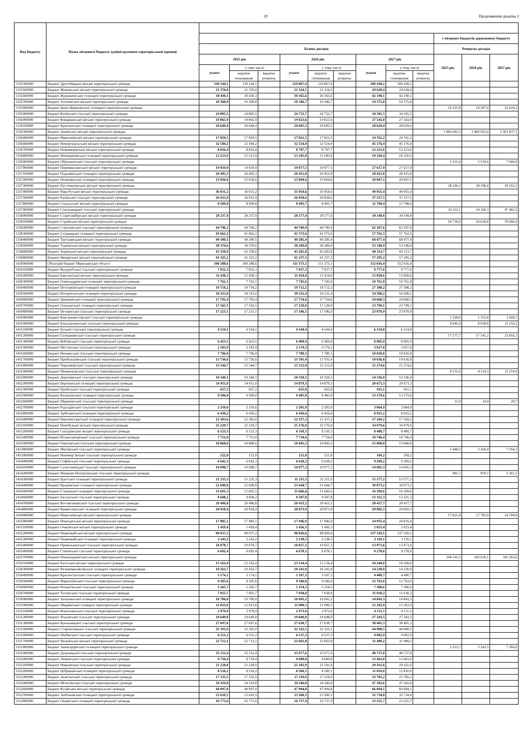20 Продовження додатка 2
| Код бюджету | Назва місцевого бюджету адміністративно-територіальної одиниці | | | | | | | | | | | | |
| --- | --- | --- | --- | --- | --- | --- | --- | --- | --- | --- | --- | --- | --- |
| | | | | | | | | | | | з місцевих бюджетів державному бюджету | | |
| | | Базова дотація | | | | | | | | | Реверсна дотація | | |
| | | 2025 рік | | | 2026 рік | | | 2027 рік | | | 2025 рік | 2026 рік | 2027 рік |
| | | усього | у тому числі: | | усього | у тому числі: | | усього | у тому числі: | | | | |
| | | | видатки споживання | видатки розвитку | | видатки споживання | видатки розвитку | | видатки споживання | видатки розвитку | | | |
| 1355300000 | Бюджет Дрогобицької міської територіальної громади | 130 144,1 | 130 144,1 | | 129 867,4 | 129 867,4 | | 180 438,2 | 180 438,2 | | | | |
| 1355500000 | Бюджет Жовківської міської територіальної громади | 21 370,0 | 21 370,0 | | 21 324,5 | 21 324,5 | | 29 628,4 | 29 628,4 | | | | |
| 1355600000 | Бюджет Журавненської селищної територіальної громади | 30 430,3 | 30 430,3 | | 30 365,6 | 30 365,6 | | 42 190,1 | 42 190,1 | | | | |
| 1355700000 | Бюджет Золочівської міської територіальної громади | 10 368,8 | 10 368,8 | | 10 346,7 | 10 346,7 | | 14 375,8 | 14 375,8 | | | | |
| 1355800000 | Бюджет Івано-Франківської селищної територіальної громади | | | | | | | | | | 16 321,8 | 16 287,0 | 22 629,3 |
| 1355900000 | Бюджет Козівської сільської територіальної громади | 24 805,5 | 24 805,5 | | 24 752,7 | 24 752,7 | | 34 391,5 | 34 391,5 | | | | |
| 1356000000 | Бюджет Комарнівської міської територіальної громади | 19 865,9 | 19 865,9 | | 19 823,6 | 19 823,6 | | 27 543,0 | 27 543,0 | | | | |
| 1356100000 | Бюджет Красненської селищної територіальної громади | 20 649,4 | 20 649,4 | | 20 605,5 | 20 605,5 | | 28 629,4 | 28 629,4 | | | | |
| 1356300000 | Бюджет Львівської міської територіальної громади | | | | | | | | | | 1 804 492,5 | 1 800 655,4 | 2 501 837,1 |
| 1356400000 | Бюджет Миколаївської міської територіальної громади | 17 859,5 | 17 859,5 | | 17 821,5 | 17 821,5 | | 24 761,2 | 24 761,2 | | | | |
| 1356600000 | Бюджет Новороздільської міської територіальної громади | 32 584,2 | 32 584,2 | | 32 514,9 | 32 514,9 | | 45 176,4 | 45 176,4 | | | | |
| 1356700000 | Бюджет Новояворівської міської територіальної громади | 8 816,4 | 8 816,4 | | 8 797,7 | 8 797,7 | | 12 223,6 | 12 223,6 | | | | |
| 1356800000 | Бюджет Новояричівської селищної територіальної громади | 13 213,9 | 13 213,9 | | 13 185,8 | 13 185,8 | | 18 320,4 | 18 320,4 | | | | |
| 1356900000 | Бюджет Оброшинської сільської територіальної громади | | | | | | | | | | 5 531,4 | 5 519,6 | 7 668,9 |
| 1357000000 | Бюджет Перемишлянської міської територіальної громади | 19 919,9 | 19 919,9 | | 19 877,5 | 19 877,5 | | 27 617,9 | 27 617,9 | | | | |
| 1357100000 | Бюджет Підкамінської селищної територіальної громади | 20 495,3 | 20 495,3 | | 20 451,8 | 20 451,8 | | 28 415,8 | 28 415,8 | | | | |
| 1357200000 | Бюджет Поморянської селищної територіальної громади | 15 036,6 | 15 036,6 | | 15 004,6 | 15 004,6 | | 20 847,5 | 20 847,5 | | | | |
| 1357300000 | Бюджет Пустомитівської міської територіальної громади | | | | | | | | | | 28 246,5 | 28 186,4 | 39 162,3 |
| 1357400000 | Бюджет Рава-Руської міської територіальної громади | 36 031,2 | 36 031,2 | | 35 954,6 | 35 954,6 | | 49 955,4 | 49 955,4 | | | | |
| 1357500000 | Бюджет Ралівської сільської територіальної громади | 26 915,9 | 26 915,9 | | 26 858,6 | 26 858,6 | | 37 317,5 | 37 317,5 | | | | |
| 1357800000 | Бюджет Сокальської міської територіальної громади | 8 509,8 | 8 509,8 | | 8 491,7 | 8 491,7 | | 11 798,4 | 11 798,4 | | | | |
| 1357900000 | Бюджет Сокільницької сільської територіальної громади | | | | | | | | | | 34 233,1 | 34 160,3 | 47 462,5 |
| 1358000000 | Бюджет Старосамбірської міської територіальної громади | 28 237,4 | 28 237,4 | | 28 177,4 | 28 177,4 | | 39 149,8 | 39 149,8 | | | | |
| 1358100000 | Бюджет Стрийської міської територіальної громади | | | | | | | | | | 56 739,4 | 56 618,8 | 78 666,4 |
| 1358200000 | Бюджет Стрілківської сільської територіальної громади | 44 796,2 | 44 796,2 | | 44 700,9 | 44 700,9 | | 62 107,6 | 62 107,6 | | | | |
| 1358300000 | Бюджет Східницької селищної територіальної громади | 41 662,2 | 41 662,2 | | 41 573,6 | 41 573,6 | | 57 762,5 | 57 762,5 | | | | |
| 1358400000 | Бюджет Трускавецької міської територіальної громади | 49 390,5 | 49 390,5 | | 49 285,4 | 49 285,4 | | 68 477,4 | 68 477,4 | | | | |
| 1358500000 | Бюджет Турківської міської територіальної громади | 38 370,6 | 38 370,6 | | 38 289,0 | 38 289,0 | | 53 198,9 | 53 198,9 | | | | |
| 1358600000 | Бюджет Хирівської міської територіальної громади | 43 358,0 | 43 358,0 | | 43 265,8 | 43 265,8 | | 60 113,7 | 60 113,7 | | | | |
| 1358800000 | Бюджет Яворівської міської територіальної громади | 41 325,2 | 41 325,2 | | 41 237,3 | 41 237,3 | | 57 295,2 | 57 295,2 | | | | |
| 1410000000 | Обласний бюджет Миколаївської області | 100 288,6 | 100 288,6 | | 111 373,1 | 111 373,1 | | 152 016,4 | 152 016,4 | | | | |
| 1450100000 | Бюджет Куцурубської сільської територіальної громади | 7 052,3 | 7 052,3 | | 7 037,3 | 7 037,3 | | 9 777,6 | 9 777,6 | | | | |
| 1450200000 | Бюджет Баштанської міської територіальної громади | 11 438,3 | 11 438,3 | | 11 414,0 | 11 414,0 | | 15 858,6 | 15 858,6 | | | | |
| 1450300000 | Бюджет Олександрівської селищної територіальної громади | 7 762,1 | 7 762,1 | | 7 745,6 | 7 745,6 | | 10 761,8 | 10 761,8 | | | | |
| 1450400000 | Бюджет Веселинівської селищної територіальної громади | 19 754,2 | 19 754,2 | | 19 712,2 | 19 712,2 | | 27 388,2 | 27 388,2 | | | | |
| 1450500000 | Бюджет Воскресенської селищної територіальної громади | 39 315,0 | 39 315,0 | | 39 231,4 | 39 231,4 | | 54 508,2 | 54 508,2 | | | | |
| 1450600000 | Бюджет Доманівської селищної територіальної громади | 17 792,4 | 17 792,4 | | 17 754,6 | 17 754,6 | | 24 668,3 | 24 668,3 | | | | |
| 1450700000 | Бюджет Ольшанської селищної територіальної громади | 17 165,5 | 17 165,5 | | 17 129,0 | 17 129,0 | | 23 799,1 | 23 799,1 | | | | |
| 1450800000 | Бюджет Веснянської сільської територіальної громади | 17 223,1 | 17 223,1 | | 17 186,5 | 17 186,5 | | 23 878,9 | 23 878,9 | | | | |
| 1450900000 | Бюджет Кам’яномостівської сільської територіальної громади | | | | | | | | | | 1 318,6 | 1 315,8 | 1 828,1 |
| 1451000000 | Бюджет Благодатненської сільської територіальної громади | | | | | | | | | | 8 045,9 | 8 028,8 | 11 155,2 |
| 1451100000 | Бюджет Бузької сільської територіальної громади | 4 554,1 | 4 554,1 | | 4 544,4 | 4 544,4 | | 6 314,0 | 6 314,0 | | | | |
| 1451200000 | Бюджет Галицинівської сільської територіальної громади | | | | | | | | | | 17 177,7 | 17 141,2 | 23 816,1 |
| 1451300000 | Бюджет Коблівської сільської територіальної громади | 6 423,5 | 6 423,5 | | 6 409,9 | 6 409,9 | | 8 905,9 | 8 905,9 | | | | |
| 1451500000 | Бюджет Мостівської сільської територіальної громади | 2 183,9 | 2 183,9 | | 2 179,2 | 2 179,2 | | 3 027,8 | 3 027,8 | | | | |
| 1451600000 | Бюджет Нечаянської сільської територіальної громади | 7 796,9 | 7 796,9 | | 7 780,3 | 7 780,3 | | 10 810,0 | 10 810,0 | | | | |
| 1451700000 | Бюджет Прибужанівської сільської територіальної громади | 13 730,6 | 13 730,6 | | 13 701,4 | 13 701,4 | | 19 036,8 | 19 036,8 | | | | |
| 1451800000 | Бюджет Чорноморської сільської територіальної громади | 15 344,7 | 15 344,7 | | 15 312,0 | 15 312,0 | | 21 274,6 | 21 274,6 | | | | |
| 1451900000 | Бюджет Шевченківської сільської територіальної громади | | | | | | | | | | 8 131,6 | 8 114,3 | 11 274,0 |
| 1452000000 | Бюджет Дорошівської сільської територіальної громади | 10 340,1 | 10 340,1 | | 10 318,1 | 10 318,1 | | 14 336,0 | 14 336,0 | | | | |
| 1452200000 | Бюджет Березанської селищної територіальної громади | 14 911,0 | 14 911,0 | | 14 879,3 | 14 879,3 | | 20 673,3 | 20 673,3 | | | | |
| 1452300000 | Бюджет Прибузької сільської територіальної громади | 657,2 | 657,2 | | 655,8 | 655,8 | | 911,1 | 911,1 | | | | |
| 1452500000 | Бюджет Казанківської селищної територіальної громади | 9 506,0 | 9 506,0 | | 9 485,8 | 9 485,8 | | 13 179,6 | 13 179,6 | | | | |
| 1452600000 | Бюджет Широківської сільської територіальної громади | | | | | | | | | | 15,0 | 14,9 | 20,7 |
| 1452700000 | Бюджет Радсадівської сільської територіальної громади | 2 210,6 | 2 210,6 | | 2 205,9 | 2 205,9 | | 3 064,9 | 3 064,9 | | | | |
| 1452800000 | Бюджет Арбузинської селищної територіальної громади | 6 430,2 | 6 430,2 | | 6 416,6 | 6 416,6 | | 8 915,2 | 8 915,2 | | | | |
| 1453000000 | Бюджет Березнегуватської селищної територіальної громади | 12 383,6 | 12 383,6 | | 12 357,2 | 12 357,2 | | 17 169,2 | 17 169,2 | | | | |
| 1453100000 | Бюджет Новобузької міської територіальної громади | 25 229,7 | 25 229,7 | | 25 176,0 | 25 176,0 | | 34 979,6 | 34 979,6 | | | | |
| 1453200000 | Бюджет Снігурівської міської територіальної громади | 6 123,3 | 6 123,3 | | 6 110,3 | 6 110,3 | | 8 489,7 | 8 489,7 | | | | |
| 1453400000 | Бюджет Вільнозапорізької сільської територіальної громади | 7 751,0 | 7 751,0 | | 7 734,6 | 7 734,6 | | 10 746,4 | 10 746,4 | | | | |
| 1453500000 | Бюджет Горохівської сільської територіальної громади | 10 868,6 | 10 868,6 | | 10 845,5 | 10 845,5 | | 15 068,8 | 15 068,8 | | | | |
| 1453800000 | Бюджет Мигіївської сільської територіальної громади | | | | | | | | | | 5 448,5 | 5 436,9 | 7 554,1 |
| 1453900000 | Бюджет Новомар’ївської сільської територіальної громади | 122,0 | 122,0 | | 121,8 | 121,8 | | 169,2 | 169,2 | | | | |
| 1454000000 | Бюджет Софіївської сільської територіальної громади | 6 642,3 | 6 642,3 | | 6 628,2 | 6 628,2 | | 9 209,2 | 9 209,2 | | | | |
| 1454100000 | Бюджет Сухоєланецької сільської територіальної громади | 10 098,7 | 10 098,7 | | 10 077,2 | 10 077,2 | | 14 001,3 | 14 001,3 | | | | |
| 1454200000 | Бюджет Мішково-Погорілівської сільської територіальної громади | | | | | | | | | | 981,7 | 979,7 | 1 361,1 |
| 1454300000 | Бюджет Братської селищної територіальної громади | 11 235,3 | 11 235,3 | | 11 211,5 | 11 211,5 | | 15 577,2 | 15 577,2 | | | | |
| 1454400000 | Бюджет Врадіївської селищної територіальної громади | 21 690,8 | 21 690,8 | | 21 644,7 | 21 644,7 | | 30 073,2 | 30 073,2 | | | | |
| 1454500000 | Бюджет Єланецької селищної територіальної громади | 11 691,5 | 11 691,5 | | 11 666,6 | 11 666,6 | | 16 209,6 | 16 209,6 | | | | |
| 1454600000 | Бюджет Інгульської сільської територіальної громади | 9 608,2 | 9 608,2 | | 9 587,8 | 9 587,8 | | 13 321,3 | 13 321,3 | | | | |
| 1454700000 | Бюджет Костянтинівської сільської територіальної громади | 20 496,8 | 20 496,8 | | 20 453,2 | 20 453,2 | | 28 417,7 | 28 417,7 | | | | |
| 1454800000 | Бюджет Кривоозерської селищної територіальної громади | 20 918,4 | 20 918,4 | | 20 873,9 | 20 873,9 | | 29 002,3 | 29 002,3 | | | | |
| 1454900000 | Бюджет Миколаївської міської територіальної громади | | | | | | | | | | 17 821,8 | 17 783,9 | 24 709,0 |
| 1455000000 | Бюджет Новоодеської міської територіальної громади | 17 985,1 | 17 985,1 | | 17 946,9 | 17 946,9 | | 24 935,4 | 24 935,4 | | | | |
| 1455100000 | Бюджет Очаківської міської територіальної громади | 1 459,4 | 1 459,4 | | 1 456,3 | 1 456,3 | | 2 023,4 | 2 023,4 | | | | |
| 1455200000 | Бюджет Первомайської міської територіальної громади | 99 037,2 | 99 037,2 | | 98 826,6 | 98 826,6 | | 137 310,1 | 137 310,1 | | | | |
| 1455300000 | Бюджет Первомайської селищної територіальної громади | 2 243,2 | 2 243,2 | | 2 238,5 | 2 238,5 | | 3 110,1 | 3 110,1 | | | | |
| 1455400000 | Бюджет Привільненської сільської територіальної громади | 10 078,7 | 10 078,7 | | 10 057,3 | 10 057,3 | | 13 973,6 | 13 973,6 | | | | |
| 1455600000 | Бюджет Степівської сільської територіальної громади | 6 692,4 | 6 692,4 | | 6 678,1 | 6 678,1 | | 9 278,6 | 9 278,6 | | | | |
| 1455700000 | Бюджет Южноукраїнської міської територіальної громади | | | | | | | | | | 246 141,5 | 245 618,1 | 341 262,6 |
| 1550100000 | Бюджет Балтської міської територіальної громади | 13 162,4 | 13 162,4 | | 13 134,4 | 13 134,4 | | 18 249,0 | 18 249,0 | | | | |
| 1550300000 | Бюджет Великомихайлівської селищної територіальної громади | 10 263,7 | 10 263,7 | | 10 241,8 | 10 241,8 | | 14 230,0 | 14 230,0 | | | | |
| 1550400000 | Бюджет Красносільської сільської територіальної громади | 3 174,1 | 3 174,1 | | 3 167,3 | 3 167,3 | | 4 400,7 | 4 400,7 | | | | |
| 1550500000 | Бюджет Маразліївської сільської територіальної громади | 9 205,6 | 9 205,6 | | 9 186,0 | 9 186,0 | | 12 763,0 | 12 763,0 | | | | |
| 1550600000 | Бюджет Розквітівської сільської територіальної громади | 5 265,7 | 5 265,7 | | 5 254,5 | 5 254,5 | | 7 300,6 | 7 300,6 | | | | |
| 1550700000 | Бюджет Тузлівської сільської територіальної громади | 7 955,7 | 7 955,7 | | 7 938,8 | 7 938,8 | | 11 030,2 | 11 030,2 | | | | |
| 1550900000 | Бюджет Затишанської селищної територіальної громади | 10 706,0 | 10 706,0 | | 10 683,2 | 10 683,2 | | 14 843,3 | 14 843,3 | | | | |
| 1551000000 | Бюджет Ширяївської селищної територіальної громади | 11 023,8 | 11 023,8 | | 11 000,3 | 11 000,3 | | 15 283,9 | 15 283,9 | | | | |
| 1551100000 | Бюджет Коноплянської сільської територіальної громади | 2 979,9 | 2 979,9 | | 2 973,6 | 2 973,6 | | 4 131,5 | 4 131,5 | | | | |
| 1551200000 | Бюджет Яськівської сільської територіальної громади | 19 649,8 | 19 649,8 | | 19 608,0 | 19 608,0 | | 27 243,5 | 27 243,5 | | | | |
| 1551300000 | Бюджет Куяльницької сільської територіальної громади | 27 697,6 | 27 697,6 | | 27 638,7 | 27 638,7 | | 38 401,3 | 38 401,3 | | | | |
| 1551500000 | Бюджет Старокозацької сільської територіальної громади | 32 391,0 | 32 391,0 | | 32 322,1 | 32 322,1 | | 44 908,5 | 44 908,5 | | | | |
| 1551600000 | Бюджет Шабівської сільської територіальної громади | 6 551,2 | 6 551,2 | | 6 537,2 | 6 537,2 | | 9 082,9 | 9 082,9 | | | | |
| 1551700000 | Бюджет Вилківської міської територіальної громади | 22 712,1 | 22 712,1 | | 22 663,8 | 22 663,8 | | 31 489,2 | 31 489,2 | | | | |
| 1551800000 | Бюджет Авангардівської селищної територіальної громади | | | | | | | | | | 5 253,7 | 5 242,5 | 7 284,0 |
| 1551900000 | Бюджет Дальницької сільської територіальної громади | 35 152,4 | 35 152,4 | | 35 077,6 | 35 077,6 | | 48 737,0 | 48 737,0 | | | | |
| 1552000000 | Бюджет Лиманської сільської територіальної громади | 9 710,4 | 9 710,4 | | 9 689,8 | 9 689,8 | | 13 463,0 | 13 463,0 | | | | |
| 1552100000 | Бюджет Маяківської сільської територіальної громади | 21 228,0 | 21 228,0 | | 21 182,9 | 21 182,9 | | 29 431,6 | 29 431,6 | | | | |
| 1552200000 | Бюджет Цебриківської селищної територіальної громади | 8 518,2 | 8 518,2 | | 8 500,1 | 8 500,1 | | 11 810,0 | 11 810,0 | | | | |
| 1552300000 | Бюджет Знам’янської сільської територіальної громади | 17 155,5 | 17 155,5 | | 17 119,0 | 17 119,0 | | 23 785,2 | 23 785,2 | | | | |
| 1552400000 | Бюджет Мологівської сільської територіальної громади | 34 319,8 | 34 319,8 | | 34 246,8 | 34 246,8 | | 47 582,6 | 47 582,6 | | | | |
| 1552600000 | Бюджет Кілійської міської територіальної громади | 48 097,0 | 48 097,0 | | 47 994,8 | 47 994,8 | | 66 684,1 | 66 684,1 | | | | |
| 1552700000 | Бюджет Любашівської селищної територіальної громади | 23 610,5 | 23 610,5 | | 23 560,3 | 23 560,3 | | 32 734,8 | 32 734,8 | | | | |
| 1552800000 | Бюджет Окнянської селищної територіальної громади | 16 773,6 | 16 773,6 | | 16 737,9 | 16 737,9 | | 23 255,7 | 23 255,7 | | | | |